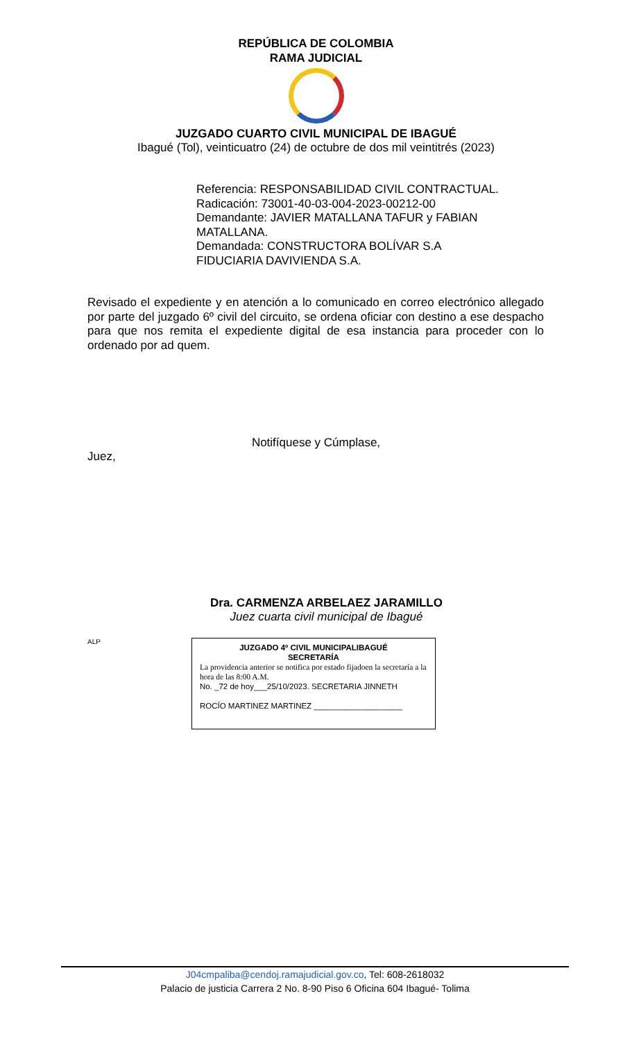REPÚBLICA DE COLOMBIA
RAMA JUDICIAL
JUZGADO CUARTO CIVIL MUNICIPAL DE IBAGUÉ
Ibagué (Tol), veinticuatro (24) de octubre de dos mil veintitrés (2023)
Referencia: RESPONSABILIDAD CIVIL CONTRACTUAL.
Radicación: 73001-40-03-004-2023-00212-00
Demandante: JAVIER MATALLANA TAFUR y FABIAN MATALLANA.
Demandada: CONSTRUCTORA BOLÍVAR S.A
FIDUCIARIA DAVIVIENDA S.A.
Revisado el expediente y en atención a lo comunicado en correo electrónico allegado por parte del juzgado 6º civil del circuito, se ordena oficiar con destino a ese despacho para que nos remita el expediente digital de esa instancia para proceder con lo ordenado por ad quem.
Notifíquese y Cúmplase,
Juez,
Dra. CARMENZA ARBELAEZ JARAMILLO
Juez cuarta civil municipal de Ibagué
ALP
JUZGADO 4º CIVIL MUNICIPALIBAGUÉ
SECRETARÍA
La providencia anterior se notifica por estado fijadoen la secretaría a la hora de las 8:00 A.M.
No. _72 de hoy___25/10/2023. SECRETARIA JINNETH
ROCÍO MARTINEZ MARTINEZ ____________________
J04cmpaliba@cendoj.ramajudicial.gov.co, Tel: 608-2618032
Palacio de justicia Carrera 2 No. 8-90 Piso 6 Oficina 604 Ibagué- Tolima